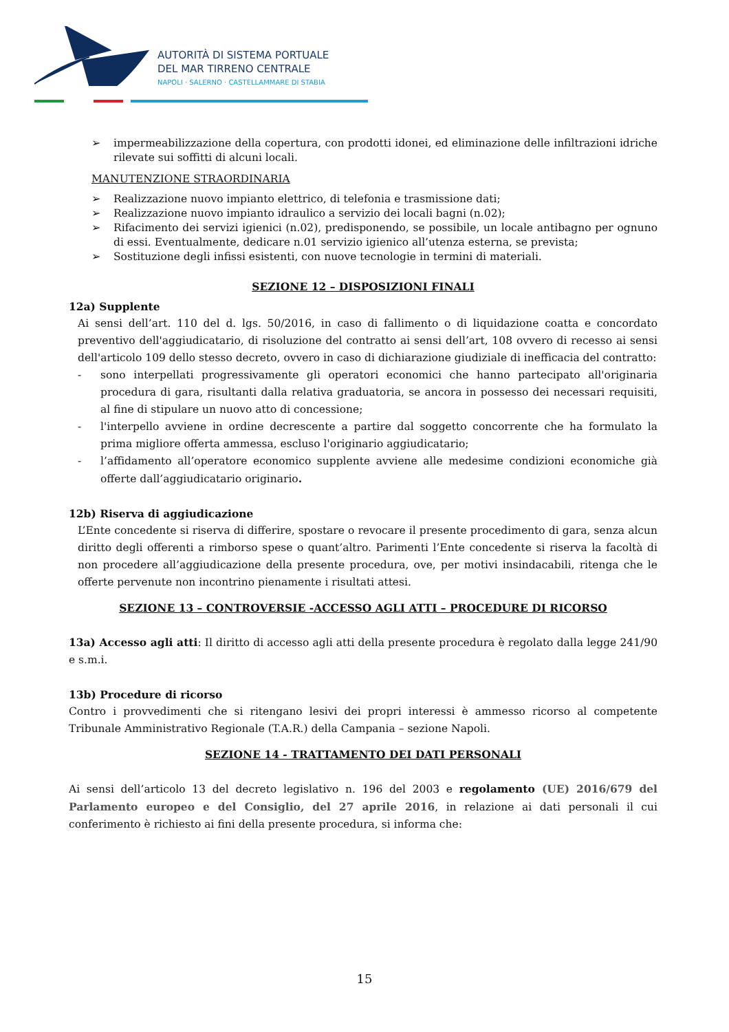AUTORITÀ DI SISTEMA PORTUALE
DEL MAR TIRRENO CENTRALE
NAPOLI · SALERNO · CASTELLAMMARE DI STABIA
➢ impermeabilizzazione della copertura, con prodotti idonei, ed eliminazione delle infiltrazioni idriche rilevate sui soffitti di alcuni locali.
MANUTENZIONE STRAORDINARIA
➢ Realizzazione nuovo impianto elettrico, di telefonia e trasmissione dati;
➢ Realizzazione nuovo impianto idraulico a servizio dei locali bagni (n.02);
➢ Rifacimento dei servizi igienici (n.02), predisponendo, se possibile, un locale antibagno per ognuno di essi. Eventualmente, dedicare n.01 servizio igienico all’utenza esterna, se prevista;
➢ Sostituzione degli infissi esistenti, con nuove tecnologie in termini di materiali.
SEZIONE 12 – DISPOSIZIONI FINALI
12a) Supplente
Ai sensi dell’art. 110 del d. lgs. 50/2016, in caso di fallimento o di liquidazione coatta e concordato preventivo dell'aggiudicatario, di risoluzione del contratto ai sensi dell’art, 108 ovvero di recesso ai sensi dell'articolo 109 dello stesso decreto, ovvero in caso di dichiarazione giudiziale di inefficacia del contratto:
- sono interpellati progressivamente gli operatori economici che hanno partecipato all'originaria procedura di gara, risultanti dalla relativa graduatoria, se ancora in possesso dei necessari requisiti, al fine di stipulare un nuovo atto di concessione;
- l'interpello avviene in ordine decrescente a partire dal soggetto concorrente che ha formulato la prima migliore offerta ammessa, escluso l'originario aggiudicatario;
- l’affidamento all’operatore economico supplente avviene alle medesime condizioni economiche già offerte dall’aggiudicatario originario.
12b) Riserva di aggiudicazione
L’Ente concedente si riserva di differire, spostare o revocare il presente procedimento di gara, senza alcun diritto degli offerenti a rimborso spese o quant’altro. Parimenti l’Ente concedente si riserva la facoltà di non procedere all’aggiudicazione della presente procedura, ove, per motivi insindacabili, ritenga che le offerte pervenute non incontrino pienamente i risultati attesi.
SEZIONE 13 – CONTROVERSIE -ACCESSO AGLI ATTI – PROCEDURE DI RICORSO
13a) Accesso agli atti: Il diritto di accesso agli atti della presente procedura è regolato dalla legge 241/90 e s.m.i.
13b) Procedure di ricorso
Contro i provvedimenti che si ritengano lesivi dei propri interessi è ammesso ricorso al competente Tribunale Amministrativo Regionale (T.A.R.) della Campania – sezione Napoli.
SEZIONE 14 - TRATTAMENTO DEI DATI PERSONALI
Ai sensi dell’articolo 13 del decreto legislativo n. 196 del 2003 e regolamento (UE) 2016/679 del Parlamento europeo e del Consiglio, del 27 aprile 2016, in relazione ai dati personali il cui conferimento è richiesto ai fini della presente procedura, si informa che:
15